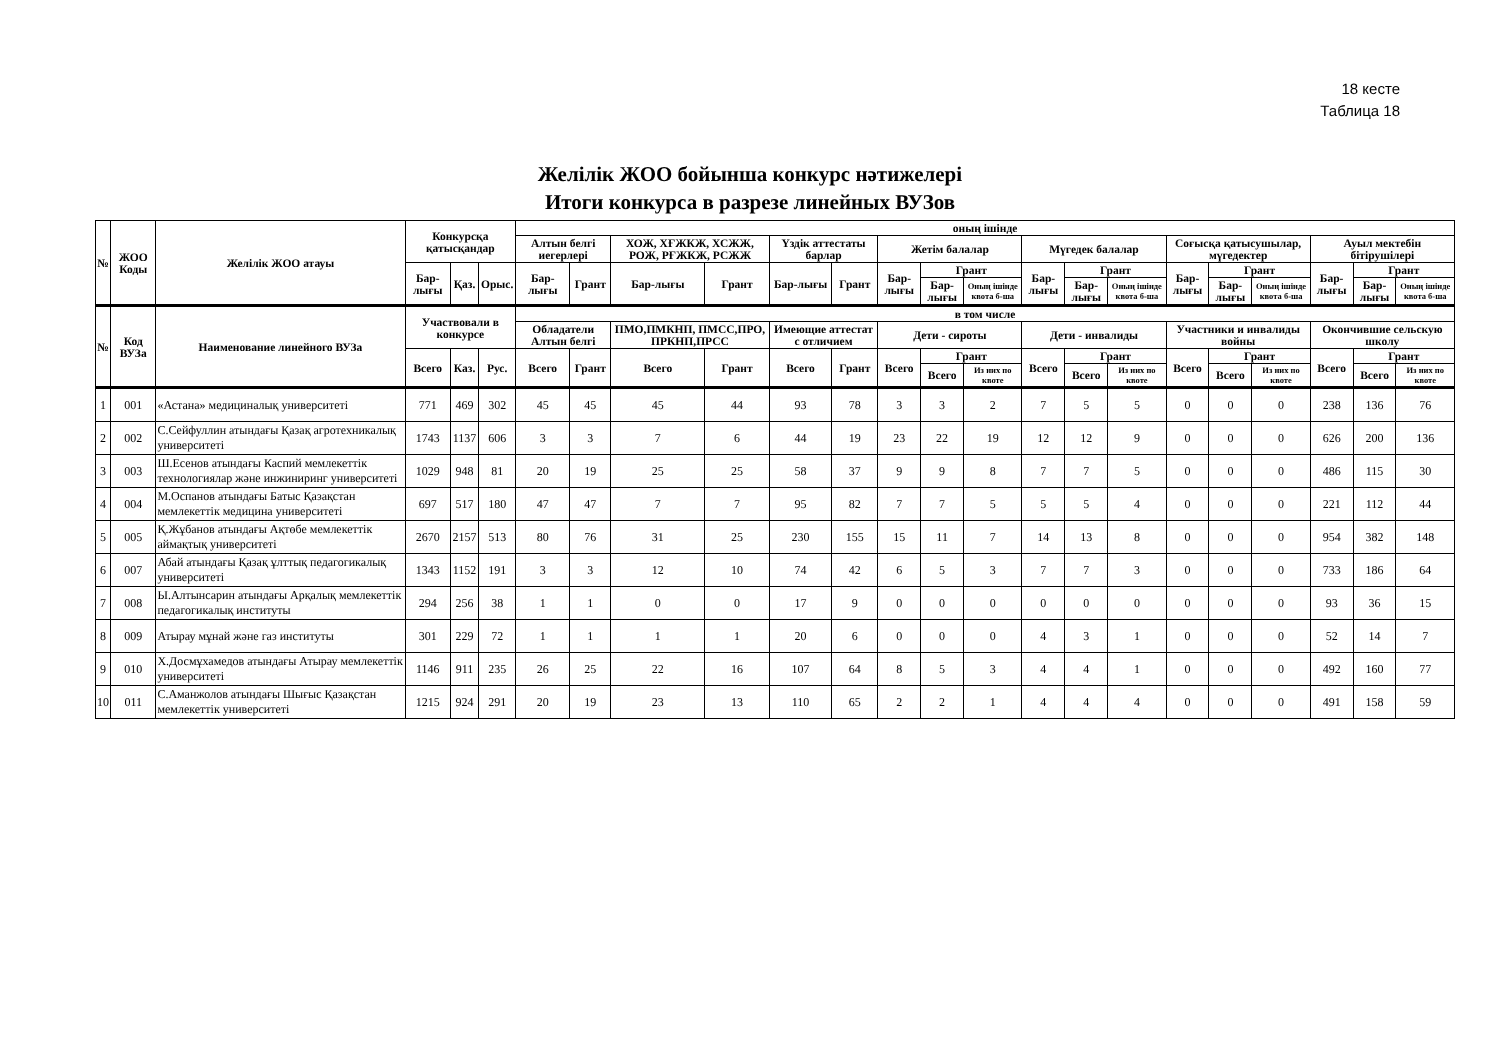18 кесте
Таблица 18
Желілік ЖОО бойынша конкурс нәтижелері
Итоги конкурса в разрезе линейных ВУЗов
| № | ЖОО Коды | Желілік ЖОО атауы | Конкурсқа қатысқандар | | | оның ішінде | | | | | | | | | | | | | | | | | |
| --- | --- | --- | --- | --- | --- | --- | --- | --- | --- | --- | --- | --- | --- | --- | --- | --- | --- | --- | --- | --- | --- | --- | --- |
| | | | | | | Алтын белгі иегерлері | | ХОЖ, ХҒЖКЖ, ХСЖЖ, РОЖ, РҒЖКЖ, РСЖЖ | | Үздік аттестаты барлар | | Жетім балалар | | | Мүгедек балалар | | | Соғысқа қатысушылар, мүгедектер | | | Ауыл мектебін бітірушілері | | |
| | | | Бар-лығы | Қаз. | Орыс. | Бар-лығы | Грант | Бар-лығы | Грант | Бар-лығы | Грант | Бар-лығы | Грант | | Бар-лығы | Грант | | Бар-лығы | Грант | | Бар-лығы | Грант | |
| | | | | | | | | | | | | | Бар-лығы | Оның ішінде квота б-ша | | Бар-лығы | Оның ішінде квота б-ша | | Бар-лығы | Оның ішінде квота б-ша | | Бар-лығы | Оның ішінде квота б-ша |
| № | Код ВУЗа | Наименование линейного ВУЗа | Участвовали в конкурсе | | | в том числе | | | | | | | | | | | | | | | | | |
| | | | | | | Обладатели Алтын белгі | | ПМО,ПМКНП, ПМСС,ПРО, ПРКНП,ПРСС | | Имеющие аттестат с отличием | | Дети - сироты | | | Дети - инвалиды | | | Участники и инвалиды войны | | | Окончившие сельскую школу | | |
| | | | Всего | Каз. | Рус. | Всего | Грант | Всего | Грант | Всего | Грант | Всего | Грант | | Всего | Грант | | Всего | Грант | | Всего | Грант | |
| | | | | | | | | | | | | | Всего | Из них по квоте | | Всего | Из них по квоте | | Всего | Из них по квоте | | Всего | Из них по квоте |
| 1 | 001 | «Астана» медициналық университеті | 771 | 469 | 302 | 45 | 45 | 45 | 44 | 93 | 78 | 3 | 3 | 2 | 7 | 5 | 5 | 0 | 0 | 0 | 238 | 136 | 76 |
| 2 | 002 | С.Сейфуллин атындағы Қазақ агротехникалық университеті | 1743 | 1137 | 606 | 3 | 3 | 7 | 6 | 44 | 19 | 23 | 22 | 19 | 12 | 12 | 9 | 0 | 0 | 0 | 626 | 200 | 136 |
| 3 | 003 | Ш.Есенов атындағы Каспий мемлекеттік технологиялар және инжиниринг университеті | 1029 | 948 | 81 | 20 | 19 | 25 | 25 | 58 | 37 | 9 | 9 | 8 | 7 | 7 | 5 | 0 | 0 | 0 | 486 | 115 | 30 |
| 4 | 004 | М.Оспанов атындағы Батыс Қазақстан мемлекеттік медицина университеті | 697 | 517 | 180 | 47 | 47 | 7 | 7 | 95 | 82 | 7 | 7 | 5 | 5 | 5 | 4 | 0 | 0 | 0 | 221 | 112 | 44 |
| 5 | 005 | Қ.Жұбанов атындағы Ақтөбе мемлекеттік аймақтық университеті | 2670 | 2157 | 513 | 80 | 76 | 31 | 25 | 230 | 155 | 15 | 11 | 7 | 14 | 13 | 8 | 0 | 0 | 0 | 954 | 382 | 148 |
| 6 | 007 | Абай атындағы Қазақ ұлттық педагогикалық университеті | 1343 | 1152 | 191 | 3 | 3 | 12 | 10 | 74 | 42 | 6 | 5 | 3 | 7 | 7 | 3 | 0 | 0 | 0 | 733 | 186 | 64 |
| 7 | 008 | Ы.Алтынсарин атындағы Арқалық мемлекеттік педагогикалық институты | 294 | 256 | 38 | 1 | 1 | 0 | 0 | 17 | 9 | 0 | 0 | 0 | 0 | 0 | 0 | 0 | 0 | 0 | 93 | 36 | 15 |
| 8 | 009 | Атырау мұнай және газ институты | 301 | 229 | 72 | 1 | 1 | 1 | 1 | 20 | 6 | 0 | 0 | 0 | 4 | 3 | 1 | 0 | 0 | 0 | 52 | 14 | 7 |
| 9 | 010 | Х.Досмұхамедов атындағы Атырау мемлекеттік университеті | 1146 | 911 | 235 | 26 | 25 | 22 | 16 | 107 | 64 | 8 | 5 | 3 | 4 | 4 | 1 | 0 | 0 | 0 | 492 | 160 | 77 |
| 10 | 011 | С.Аманжолов атындағы Шығыс Қазақстан мемлекеттік университеті | 1215 | 924 | 291 | 20 | 19 | 23 | 13 | 110 | 65 | 2 | 2 | 1 | 4 | 4 | 4 | 0 | 0 | 0 | 491 | 158 | 59 |